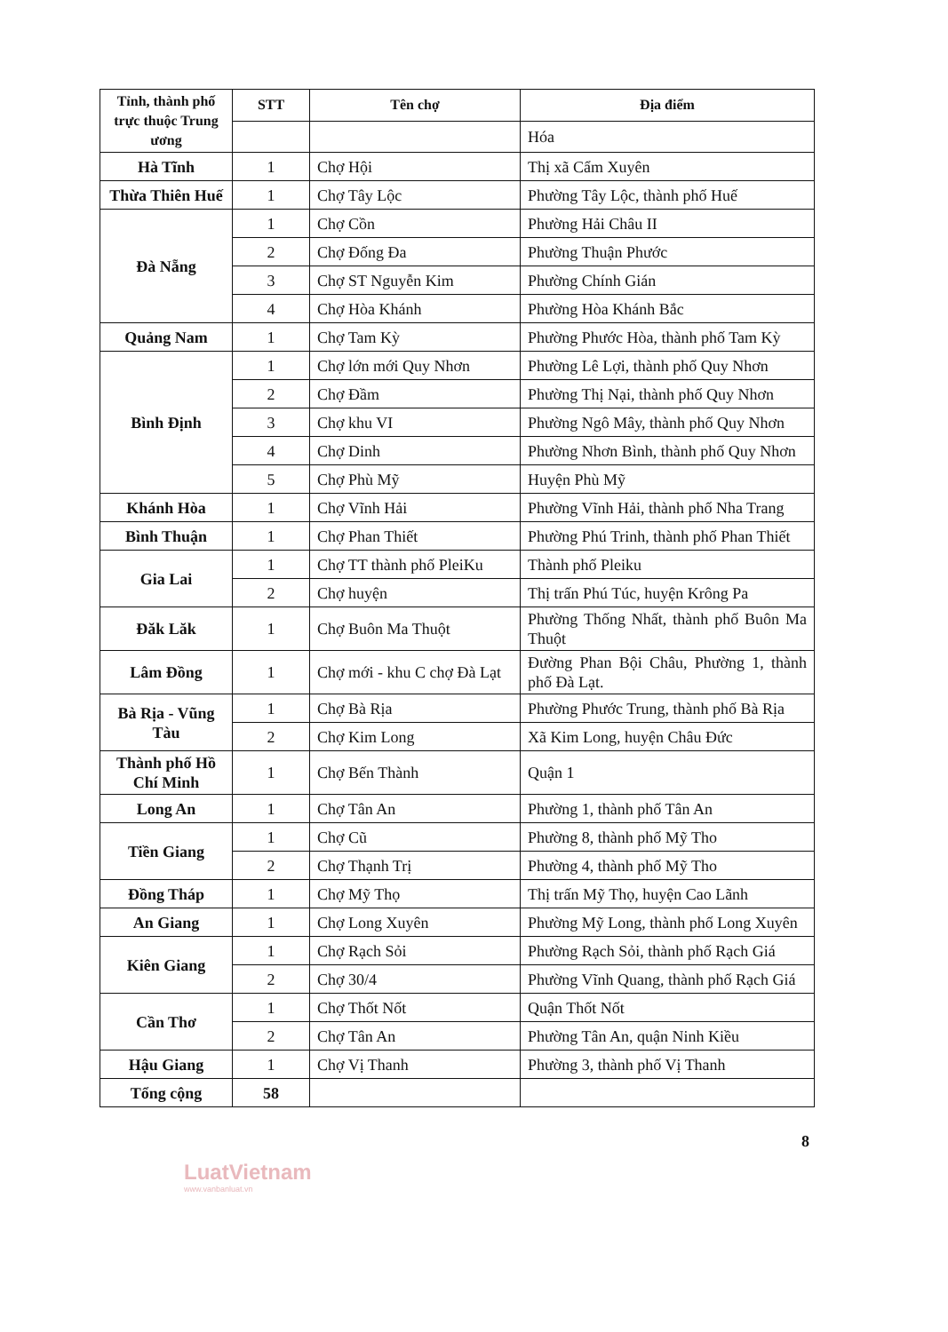| Tỉnh, thành phố trực thuộc Trung ương | STT | Tên chợ | Địa điểm |
| --- | --- | --- | --- |
| | | | Hóa |
| Hà Tĩnh | 1 | Chợ Hội | Thị xã Cẩm Xuyên |
| Thừa Thiên Huế | 1 | Chợ Tây Lộc | Phường Tây Lộc, thành phố Huế |
| Đà Nẵng | 1 | Chợ Cồn | Phường Hải Châu II |
| | 2 | Chợ Đống Đa | Phường Thuận Phước |
| | 3 | Chợ ST Nguyễn Kim | Phường Chính Gián |
| | 4 | Chợ Hòa Khánh | Phường Hòa Khánh Bắc |
| Quảng Nam | 1 | Chợ Tam Kỳ | Phường Phước Hòa, thành phố Tam Kỳ |
| Bình Định | 1 | Chợ lớn mới Quy Nhơn | Phường Lê Lợi, thành phố Quy Nhơn |
| | 2 | Chợ Đầm | Phường Thị Nại, thành phố Quy Nhơn |
| | 3 | Chợ khu VI | Phường Ngô Mây, thành phố Quy Nhơn |
| | 4 | Chợ Dinh | Phường Nhơn Bình, thành phố Quy Nhơn |
| | 5 | Chợ Phù Mỹ | Huyện Phù Mỹ |
| Khánh Hòa | 1 | Chợ Vĩnh Hải | Phường Vĩnh Hải, thành phố Nha Trang |
| Bình Thuận | 1 | Chợ Phan Thiết | Phường Phú Trinh, thành phố Phan Thiết |
| Gia Lai | 1 | Chợ TT thành phố PleiKu | Thành phố Pleiku |
| | 2 | Chợ huyện | Thị trấn Phú Túc, huyện Krông Pa |
| Đăk Lăk | 1 | Chợ Buôn Ma Thuột | Phường Thống Nhất, thành phố Buôn Ma Thuột |
| Lâm Đồng | 1 | Chợ mới - khu C chợ Đà Lạt | Đường Phan Bội Châu, Phường 1, thành phố Đà Lạt. |
| Bà Rịa - Vũng Tàu | 1 | Chợ Bà Rịa | Phường Phước Trung, thành phố Bà Rịa |
| | 2 | Chợ Kim Long | Xã Kim Long, huyện Châu Đức |
| Thành phố Hồ Chí Minh | 1 | Chợ Bến Thành | Quận 1 |
| Long An | 1 | Chợ Tân An | Phường 1, thành phố Tân An |
| Tiền Giang | 1 | Chợ Cũ | Phường 8, thành phố Mỹ Tho |
| | 2 | Chợ Thạnh Trị | Phường 4, thành phố Mỹ Tho |
| Đồng Tháp | 1 | Chợ Mỹ Thọ | Thị trấn Mỹ Thọ, huyện Cao Lãnh |
| An Giang | 1 | Chợ Long Xuyên | Phường Mỹ Long, thành phố Long Xuyên |
| Kiên Giang | 1 | Chợ Rạch Sỏi | Phường Rạch Sỏi, thành phố Rạch Giá |
| | 2 | Chợ 30/4 | Phường Vĩnh Quang, thành phố Rạch Giá |
| Cần Thơ | 1 | Chợ Thốt Nốt | Quận Thốt Nốt |
| | 2 | Chợ Tân An | Phường Tân An, quận Ninh Kiều |
| Hậu Giang | 1 | Chợ Vị Thanh | Phường 3, thành phố Vị Thanh |
| Tổng cộng | 58 | | |
8
LuatVietnam
www.vanbanluat.vn